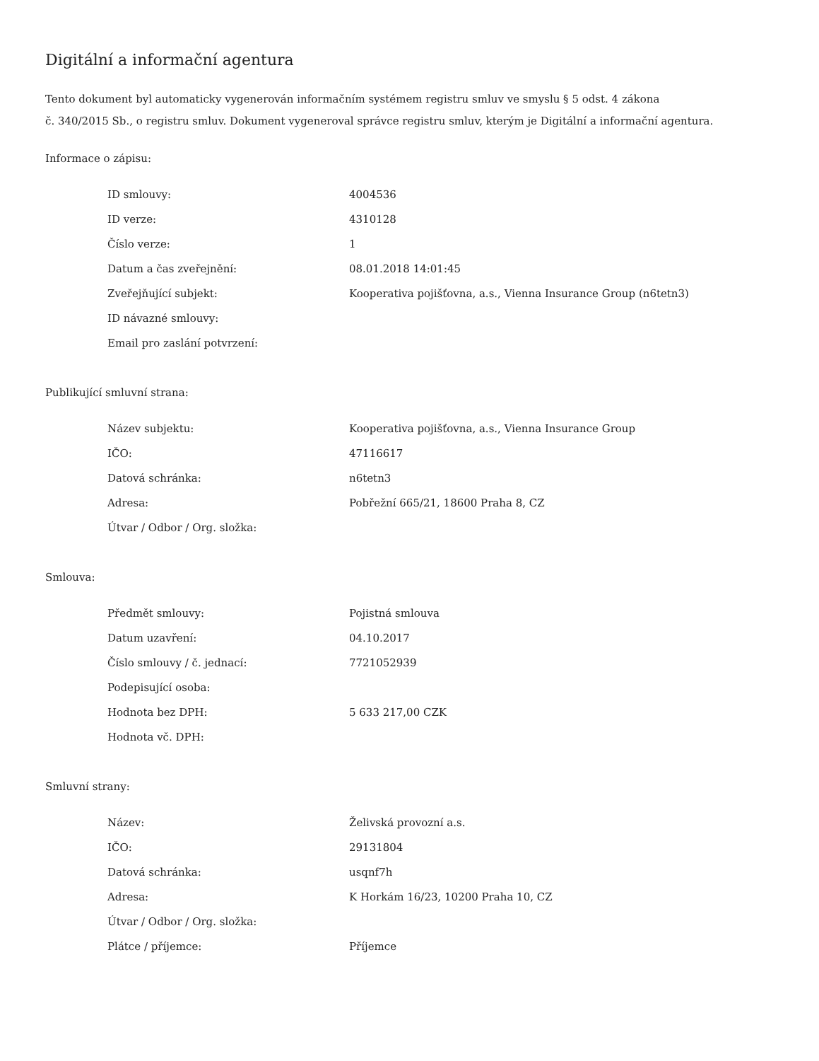Digitální a informační agentura
Tento dokument byl automaticky vygenerován informačním systémem registru smluv ve smyslu § 5 odst. 4 zákona
č. 340/2015 Sb., o registru smluv. Dokument vygeneroval správce registru smluv, kterým je Digitální a informační agentura.
Informace o zápisu:
| ID smlouvy: | 4004536 |
| ID verze: | 4310128 |
| Číslo verze: | 1 |
| Datum a čas zveřejnění: | 08.01.2018 14:01:45 |
| Zveřejňující subjekt: | Kooperativa pojišťovna, a.s., Vienna Insurance Group (n6tetn3) |
| ID návazné smlouvy: | |
| Email pro zaslání potvrzení: | |
Publikující smluvní strana:
| Název subjektu: | Kooperativa pojišťovna, a.s., Vienna Insurance Group |
| IČO: | 47116617 |
| Datová schránka: | n6tetn3 |
| Adresa: | Pobřežní 665/21, 18600 Praha 8, CZ |
| Útvar / Odbor / Org. složka: | |
Smlouva:
| Předmět smlouvy: | Pojistná smlouva |
| Datum uzavření: | 04.10.2017 |
| Číslo smlouvy / č. jednací: | 7721052939 |
| Podepisující osoba: | |
| Hodnota bez DPH: | 5 633 217,00 CZK |
| Hodnota vč. DPH: | |
Smluvní strany:
| Název: | Želivská provozní a.s. |
| IČO: | 29131804 |
| Datová schránka: | usqnf7h |
| Adresa: | K Horkám 16/23, 10200 Praha 10, CZ |
| Útvar / Odbor / Org. složka: | |
| Plátce / příjemce: | Příjemce |